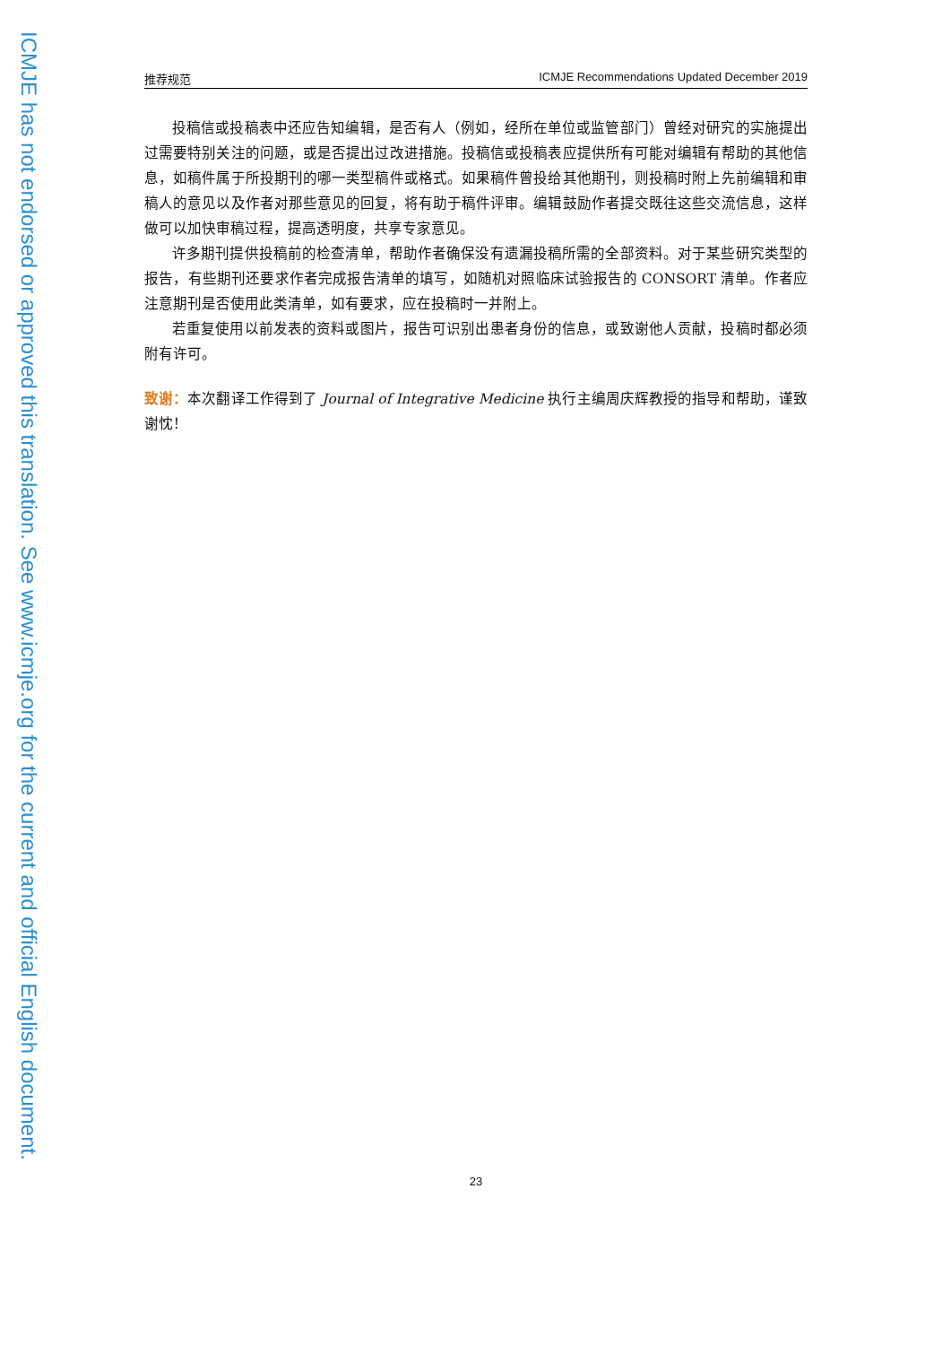ICMJE has not endorsed or approved this translation. See www.icmje.org for the current and official English document.
推荐规范 ICMJE Recommendations Updated December 2019
投稿信或投稿表中还应告知编辑，是否有人（例如，经所在单位或监管部门）曾经对研究的实施提出过需要特别关注的问题，或是否提出过改进措施。投稿信或投稿表应提供所有可能对编辑有帮助的其他信息，如稿件属于所投期刊的哪一类型稿件或格式。如果稿件曾投给其他期刊，则投稿时附上先前编辑和审稿人的意见以及作者对那些意见的回复，将有助于稿件评审。编辑鼓励作者提交既往这些交流信息，这样做可以加快审稿过程，提高透明度，共享专家意见。
许多期刊提供投稿前的检查清单，帮助作者确保没有遗漏投稿所需的全部资料。对于某些研究类型的报告，有些期刊还要求作者完成报告清单的填写，如随机对照临床试验报告的 CONSORT 清单。作者应注意期刊是否使用此类清单，如有要求，应在投稿时一并附上。
若重复使用以前发表的资料或图片，报告可识别出患者身份的信息，或致谢他人贡献，投稿时都必须附有许可。
致谢：本次翻译工作得到了 Journal of Integrative Medicine 执行主编周庆辉教授的指导和帮助，谨致谢忱！
23